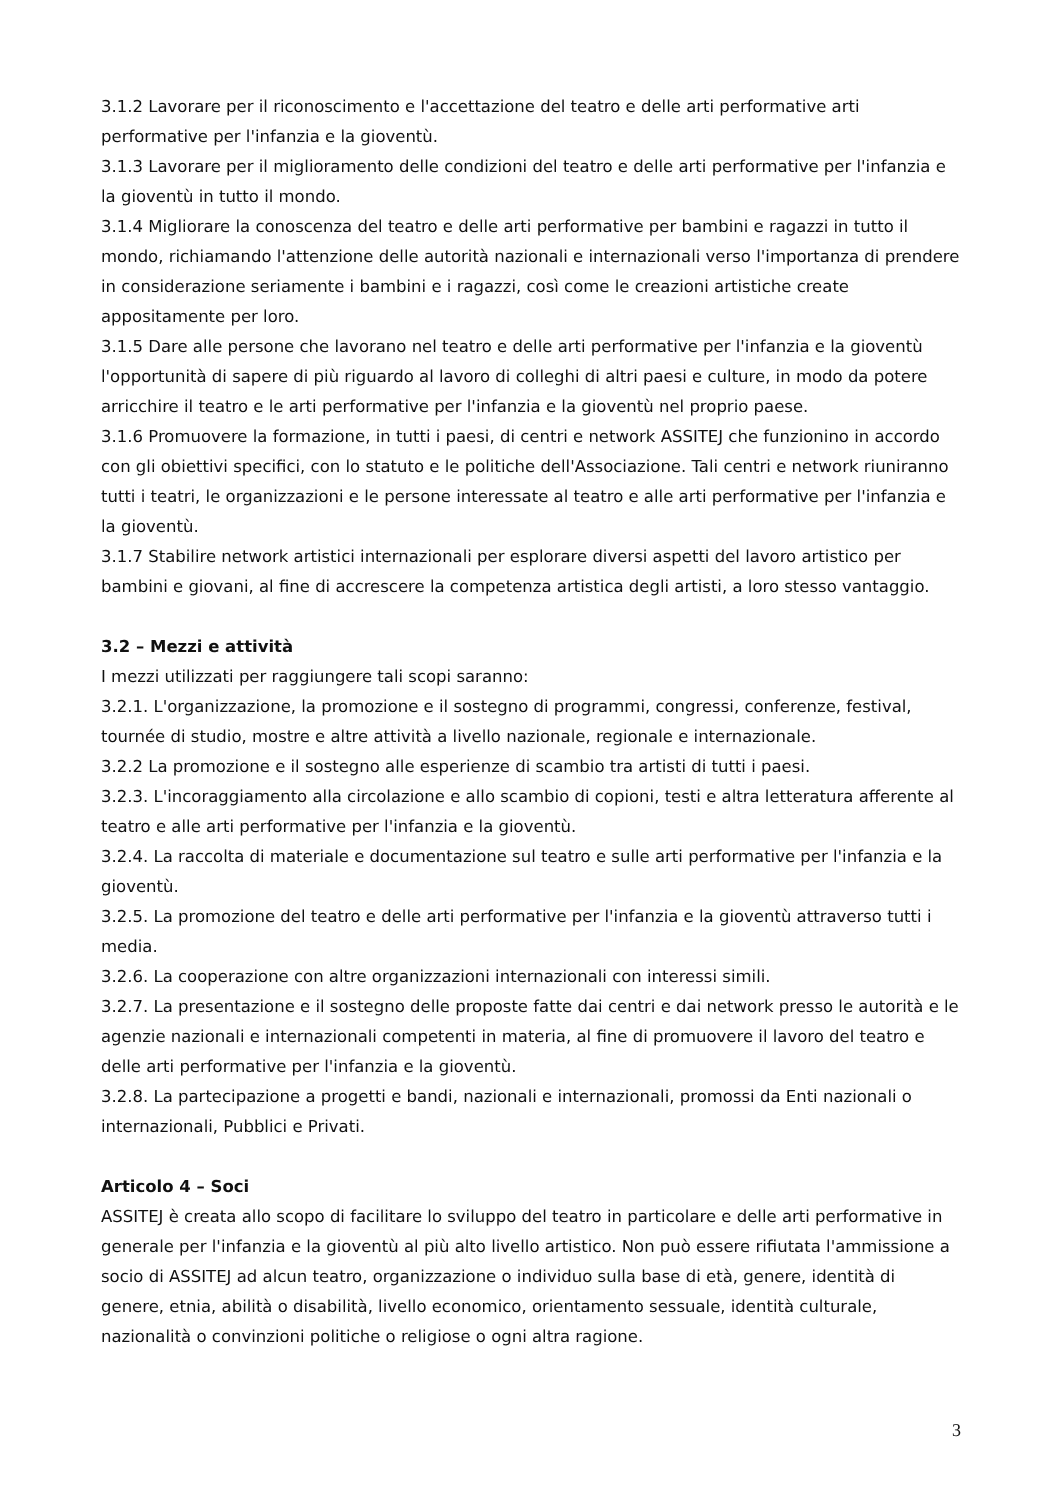3.1.2 Lavorare per il riconoscimento e l'accettazione del teatro e delle arti performative arti performative per l'infanzia e la gioventù.
3.1.3 Lavorare per il miglioramento delle condizioni del teatro e delle arti performative per l'infanzia e la gioventù in tutto il mondo.
3.1.4 Migliorare la conoscenza del teatro e delle arti performative per bambini e ragazzi in tutto il mondo, richiamando l'attenzione delle autorità nazionali e internazionali verso l'importanza di prendere in considerazione seriamente i bambini e i ragazzi, così come le creazioni artistiche create appositamente per loro.
3.1.5 Dare alle persone che lavorano nel teatro e delle arti performative per l'infanzia e la gioventù l'opportunità di sapere di più riguardo al lavoro di colleghi di altri paesi e culture, in modo da potere arricchire il teatro e le arti performative per l'infanzia e la gioventù nel proprio paese.
3.1.6 Promuovere la formazione, in tutti i paesi, di centri e network ASSITEJ che funzionino in accordo con gli obiettivi specifici, con lo statuto e le politiche dell'Associazione. Tali centri e network riuniranno tutti i teatri, le organizzazioni e le persone interessate al teatro e alle arti performative per l'infanzia e la gioventù.
3.1.7 Stabilire network artistici internazionali per esplorare diversi aspetti del lavoro artistico per bambini e giovani, al fine di accrescere la competenza artistica degli artisti, a loro stesso vantaggio.
3.2 – Mezzi e attività
I mezzi utilizzati per raggiungere tali scopi saranno:
3.2.1. L'organizzazione, la promozione e il sostegno di programmi, congressi, conferenze, festival, tournée di studio, mostre e altre attività a livello nazionale, regionale e internazionale.
3.2.2 La promozione e il sostegno alle esperienze di scambio tra artisti di tutti i paesi.
3.2.3. L'incoraggiamento alla circolazione e allo scambio di copioni, testi e altra letteratura afferente al teatro e alle arti performative per l'infanzia e la gioventù.
3.2.4. La raccolta di materiale e documentazione sul teatro e sulle arti performative per l'infanzia e la gioventù.
3.2.5. La promozione del teatro e delle arti performative per l'infanzia e la gioventù attraverso tutti i media.
3.2.6. La cooperazione con altre organizzazioni internazionali con interessi simili.
3.2.7. La presentazione e il sostegno delle proposte fatte dai centri e dai network presso le autorità e le agenzie nazionali e internazionali competenti in materia, al fine di promuovere il lavoro del teatro e delle arti performative per l'infanzia e la gioventù.
3.2.8. La partecipazione a progetti e bandi, nazionali e internazionali, promossi da Enti nazionali o internazionali, Pubblici e Privati.
Articolo 4 – Soci
ASSITEJ è creata allo scopo di facilitare lo sviluppo del teatro in particolare e delle arti performative in generale per l'infanzia e la gioventù al più alto livello artistico. Non può essere rifiutata l'ammissione a socio di ASSITEJ ad alcun teatro, organizzazione o individuo sulla base di età, genere, identità di genere, etnia, abilità o disabilità, livello economico, orientamento sessuale, identità culturale, nazionalità o convinzioni politiche o religiose o ogni altra ragione.
3